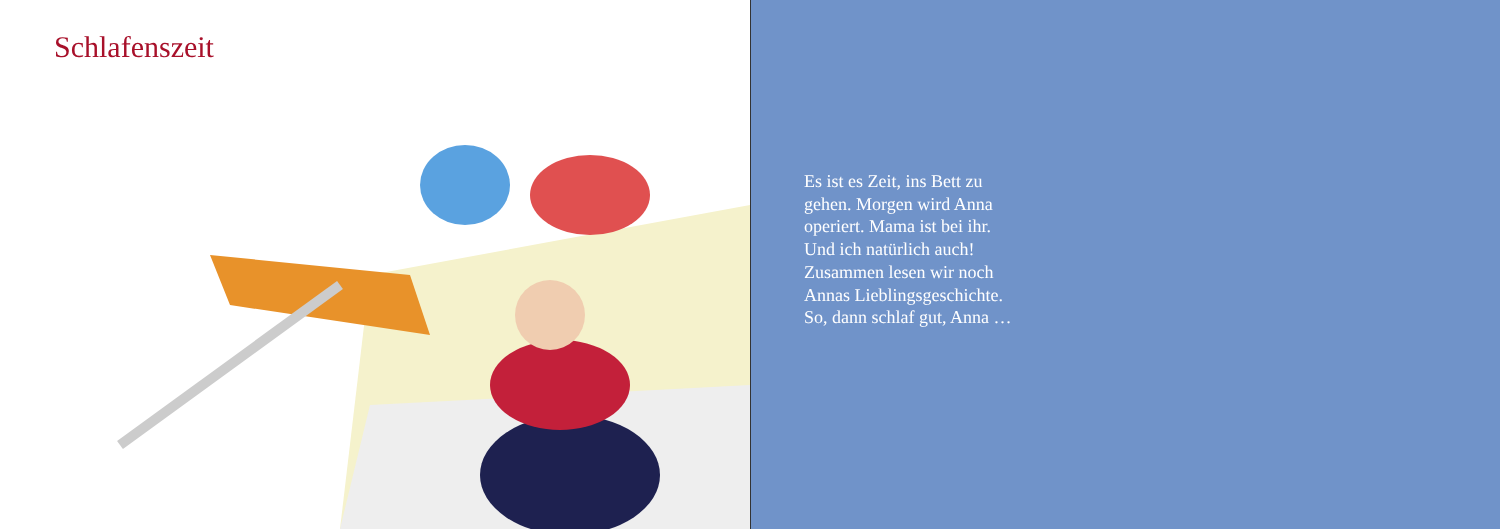Schlafenszeit
Es ist es Zeit, ins Bett zu
gehen. Morgen wird Anna
operiert. Mama ist bei ihr.
Und ich natürlich auch!
Zusammen lesen wir noch
Annas Lieblingsgeschichte.
So, dann schlaf gut, Anna …